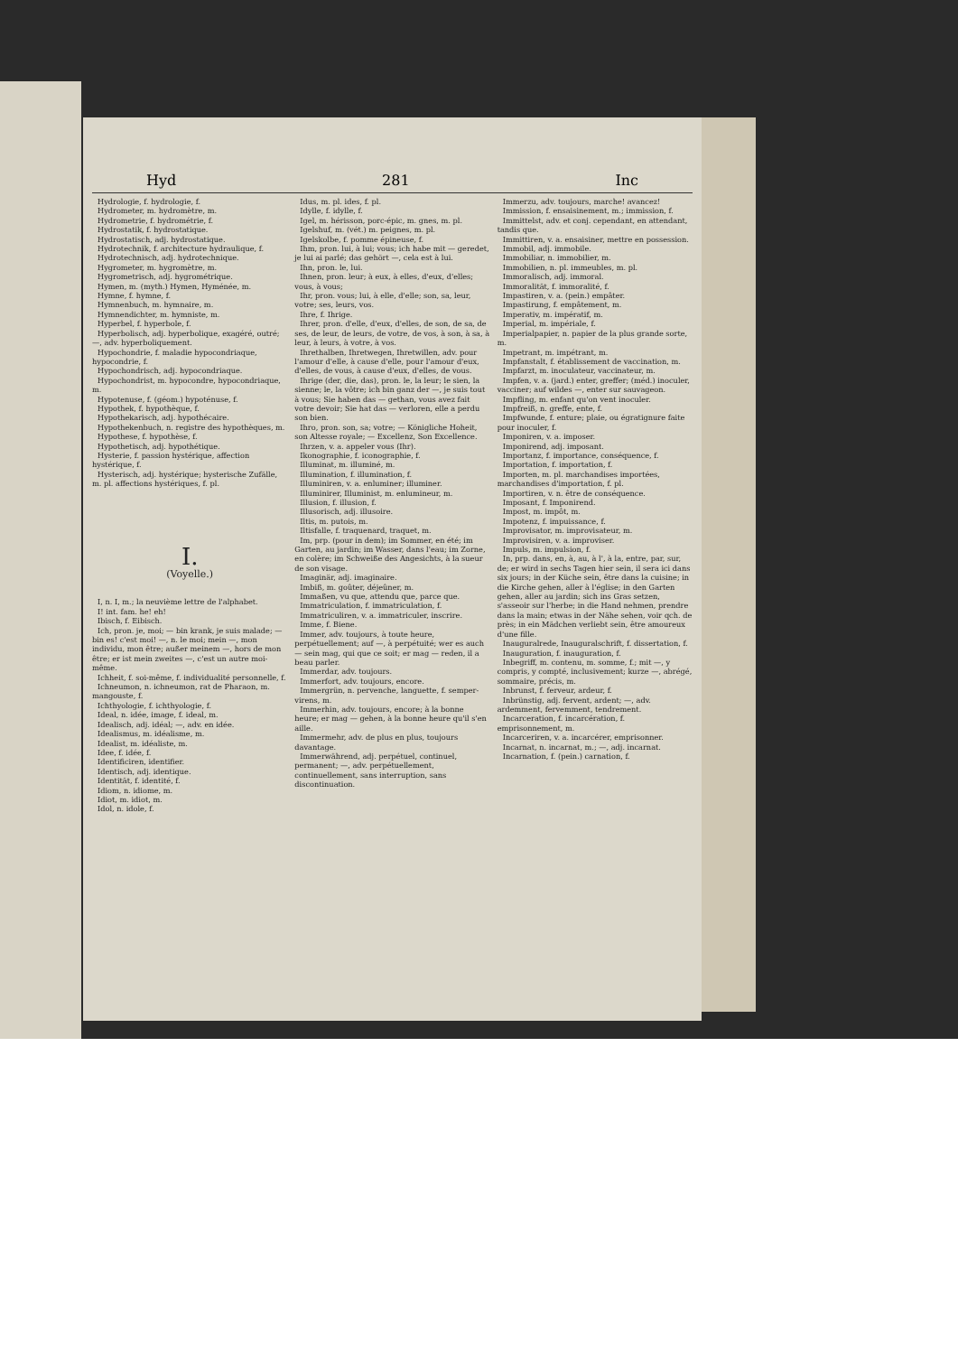Hyd 281 Inc
Hydrologie, f. hydrologie, f.
Hydrometer, m. hydromètre, m.
Hydrometrie, f. hydrométrie, f.
Hydrostatik, f. hydrostatique.
Hydrostatisch, adj. hydrostatique.
Hydrotechnik, f. architecture hydraulique, f.
Hydrotechnisch, adj. hydrotechnique.
Hygrometer, m. hygromètre, m.
Hygrometrisch, adj. hygrométrique.
Hymen, m. (myth.) Hymen, Hyménée, m.
Hymne, f. hymne, f.
Hymnenbuch, m. hymnaire, m.
Hymnendichter, m. hymniste, m.
Hyperbel, f. hyperbole, f.
Hyperbolisch, adj. hyperbolique, exagéré, outré; —, adv. hyperboliquement.
Hypochondrie, f. maladie hypocondriaque, hypocondrie, f.
Hypochondrisch, adj. hypocondriaque.
Hypochondrist, m. hypocondre, hypocondriaque, m.
Hypotenuse, f. (géom.) hypoténuse, f.
Hypothek, f. hypothèque, f.
Hypothekarisch, adj. hypothécaire.
Hypothekenbuch, n. registre des hypothèques, m.
Hypothese, f. hypothèse, f.
Hypothetisch, adj. hypothétique.
Hysterie, f. passion hystérique, affection hystérique, f.
Hysterisch, adj. hystérique; hysterische Zufälle, m. pl. affections hystériques, f. pl.
I.
(Voyelle.)
I, n. I, m.; la neuvième lettre de l'alphabet.
I! int. fam. he! eh!
Ibisch, f. Eibisch.
Ich, pron. je, moi; — bin krank, je suis malade; — bin es! c'est moi! —, n. le moi; mein —, mon individu, mon être; außer meinem —, hors de mon être; er ist mein zweites —, c'est un autre moi-même.
Ichheit, f. soi-même, f. individualité personnelle, f.
Ichneumon, n. ichneumon, rat de Pharaon, m. mangouste, f.
Ichthyologie, f. ichthyologie, f.
Ideal, n. idée, image, f. ideal, m.
Idealisch, adj. idéal; —, adv. en idée.
Idealismus, m. idéalisme, m.
Idealist, m. idéaliste, m.
Idee, f. idée, f.
Identificiren, identifier.
Identisch, adj. identique.
Identität, f. identité, f.
Idiom, n. idiome, m.
Idiot, m. idiot, m.
Idol, n. idole, f.
Idus, m. pl. ides, f. pl.
Idylle, f. idylle, f.
Igel, m. hérisson, porc-épic, m. gnes, m. pl.
Igelshuf, m. (vét.) m. peignes, m. pl.
Igelskolbe, f. pomme épineuse, f.
Ihm, pron. lui, à lui; vous; ich habe mit — geredet, je lui ai parlé; das gehört —, cela est à lui.
Ihn, pron. le, lui.
Ihnen, pron. leur; à eux, à elles, d'eux, d'elles; vous, à vous;
Ihr, pron. vous; lui, à elle, d'elle; son, sa, leur, votre; ses, leurs, vos.
Ihre, f. Ihrige.
Ihrer, pron. d'elle, d'eux, d'elles, de son, de sa, de ses, de leur, de leurs, de votre, de vos, à son, à sa, à leur, à leurs, à votre, à vos.
Ihrethalben, Ihretwegen, Ihretwillen, adv. pour l'amour d'elle, à cause d'elle, pour l'amour d'eux, d'elles, de vous, à cause d'eux, d'elles, de vous.
Ihrige (der, die, das), pron. le, la leur; le sien, la sienne; le, la vôtre; ich bin ganz der —, je suis tout à vous; Sie haben das — gethan, vous avez fait votre devoir; Sie hat das — verloren, elle a perdu son bien.
Ihro, pron. son, sa; votre; — Königliche Hoheit, son Altesse royale; — Excellenz, Son Excellence.
Ihrzen, v. a. appeler vous (Ihr).
Ikonographie, f. iconographie, f.
Illuminat, m. illuminé, m.
Illumination, f. illumination, f.
Illuminiren, v. a. enluminer; illuminer.
Illuminirer, Illuminist, m. enlumineur, m.
Illusion, f. illusion, f.
Illusorisch, adj. illusoire.
Iltis, m. putois, m.
Iltisfalle, f. traquenard, traquet, m.
Im, prp. (pour in dem); im Sommer, en été; im Garten, au jardin; im Wasser, dans l'eau; im Zorne, en colère; im Schweiße des Angesichts, à la sueur de son visage.
Imaginär, adj. imaginaire.
Imbiß, m. goûter, déjeûner, m.
Immaßen, vu que, attendu que, parce que.
Immatriculation, f. immatriculation, f.
Immatriculiren, v. a. immatriculer, inscrire.
Imme, f. Biene.
Immer, adv. toujours, à toute heure, perpétuellement; auf —, à perpétuité; wer es auch — sein mag, qui que ce soit; er mag — reden, il a beau parler.
Immerdar, adv. toujours.
Immerfort, adv. toujours, encore.
Immergrün, n. pervenche, languette, f. semper-virens, m.
Immerhin, adv. toujours, encore; à la bonne heure; er mag — gehen, à la bonne heure qu'il s'en aille.
Immermehr, adv. de plus en plus, toujours davantage.
Immerwährend, adj. perpétuel, continuel, permanent; —, adv. perpétuellement, continuellement, sans interruption, sans discontinuation.
Immerzu, adv. toujours, marche! avancez!
Immission, f. ensaisinement, m.; immission, f.
Immittelst, adv. et conj. cependant, en attendant, tandis que.
Immittiren, v. a. ensaisiner, mettre en possession.
Immobil, adj. immobile.
Immobiliar, n. immobilier, m.
Immobilien, n. pl. immeubles, m. pl.
Immoralisch, adj. immoral.
Immoralität, f. immoralité, f.
Impastiren, v. a. (pein.) empâter.
Impastirung, f. empâtement, m.
Imperativ, m. impératif, m.
Imperial, m. impériale, f.
Imperialpapier, n. papier de la plus grande sorte, m.
Impetrant, m. impétrant, m.
Impfanstalt, f. établissement de vaccination, m.
Impfarzt, m. inoculateur, vaccinateur, m.
Impfen, v. a. (jard.) enter, greffer; (méd.) inoculer, vacciner; auf wildes —, enter sur sauvageon.
Impfling, m. enfant qu'on vent inoculer.
Impfreiß, n. greffe, ente, f.
Impfwunde, f. enture; plaie, ou égratignure faite pour inoculer, f.
Imponiren, v. a. imposer.
Imponirend, adj. imposant.
Importanz, f. importance, conséquence, f.
Importation, f. importation, f.
Importen, m. pl. marchandises importées, marchandises d'importation, f. pl.
Importiren, v. n. être de conséquence.
Imposant, f. Imponirend.
Impost, m. impôt, m.
Impotenz, f. impuissance, f.
Improvisator, m. improvisateur, m.
Improvisiren, v. a. improviser.
Impuls, m. impulsion, f.
In, prp. dans, en, à, au, à l', à la, entre, par, sur, de; er wird in sechs Tagen hier sein, il sera ici dans six jours; in der Küche sein, être dans la cuisine; in die Kirche gehen, aller à l'église; in den Garten gehen, aller au jardin; sich ins Gras setzen, s'asseoir sur l'herbe; in die Hand nehmen, prendre dans la main; etwas in der Nähe sehen, voir qch. de près; in ein Mädchen verliebt sein, être amoureux d'une fille.
Inauguralrede, Inauguralschrift, f. dissertation, f.
Inauguration, f. inauguration, f.
Inbegriff, m. contenu, m. somme, f.; mit —, y compris, y compté, inclusivement; kurze —, abrégé, sommaire, précis, m.
Inbrunst, f. ferveur, ardeur, f.
Inbrünstig, adj. fervent, ardent; —, adv. ardemment, fervemment, tendrement.
Incarceration, f. incarcération, f. emprisonnement, m.
Incarceriren, v. a. incarcérer, emprisonner.
Incarnat, n. incarnat, m.; —, adj. incarnat.
Incarnation, f. (pein.) carnation, f.